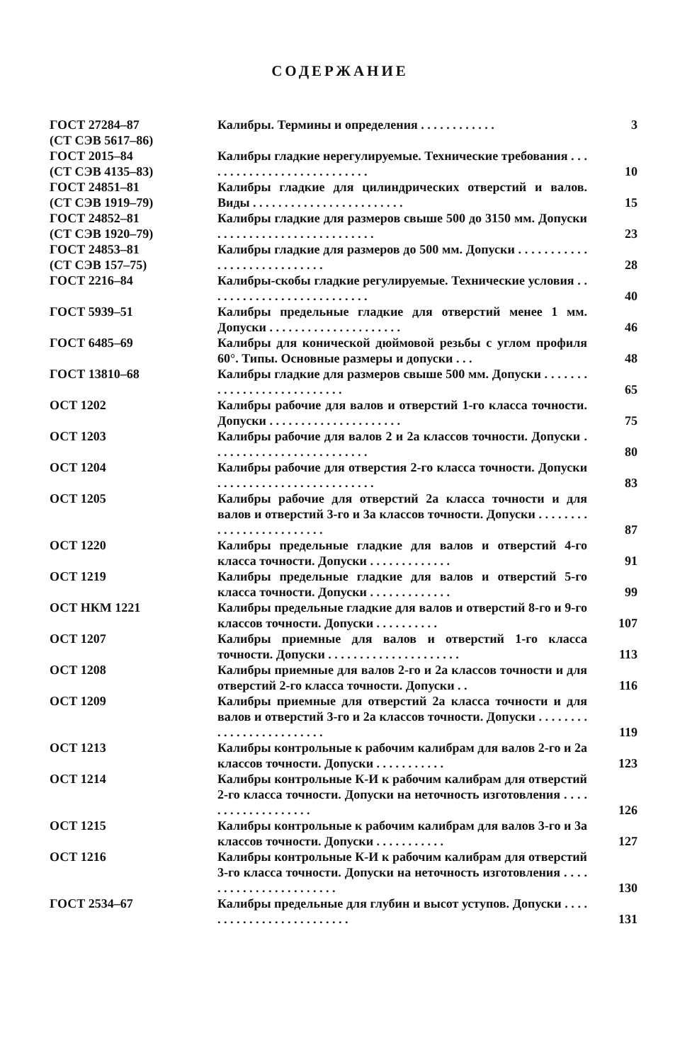СОДЕРЖАНИЕ
| ГОСТ 27284–87 (СТ СЭВ 5617–86) | Калибры. Термины и определения . . . . . . . . . . . . | 3 |
| ГОСТ 2015–84 (СТ СЭВ 4135–83) | Калибры гладкие нерегулируемые. Технические требования . . . . . . . . . . . . . . . . . . . . . . . . . . . | 10 |
| ГОСТ 24851–81 (СТ СЭВ 1919–79) | Калибры гладкие для цилиндрических отверстий и валов. Виды . . . . . . . . . . . . . . . . . . . . . . . . | 15 |
| ГОСТ 24852–81 (СТ СЭВ 1920–79) | Калибры гладкие для размеров свыше 500 до 3150 мм. Допуски . . . . . . . . . . . . . . . . . . . . . . . . . | 23 |
| ГОСТ 24853–81 (СТ СЭВ 157–75) | Калибры гладкие для размеров до 500 мм. Допуски . . . . . . . . . . . . . . . . . . . . . . . . . . . . | 28 |
| ГОСТ 2216–84 | Калибры-скобы гладкие регулируемые. Технические условия . . . . . . . . . . . . . . . . . . . . . . . . . . | 40 |
| ГОСТ 5939–51 | Калибры предельные гладкие для отверстий менее 1 мм. Допуски . . . . . . . . . . . . . . . . . . . . . | 46 |
| ГОСТ 6485–69 | Калибры для конической дюймовой резьбы с углом профиля 60°. Типы. Основные размеры и допуски . . . | 48 |
| ГОСТ 13810–68 | Калибры гладкие для размеров свыше 500 мм. Допуски . . . . . . . . . . . . . . . . . . . . . . . . . . . | 65 |
| ОСТ 1202 | Калибры рабочие для валов и отверстий 1-го класса точности. Допуски . . . . . . . . . . . . . . . . . . . . . | 75 |
| ОСТ 1203 | Калибры рабочие для валов 2 и 2а классов точности. Допуски . . . . . . . . . . . . . . . . . . . . . . . . . | 80 |
| ОСТ 1204 | Калибры рабочие для отверстия 2-го класса точности. Допуски . . . . . . . . . . . . . . . . . . . . . . . . . | 83 |
| ОСТ 1205 | Калибры рабочие для отверстий 2а класса точности и для валов и отверстий 3-го и 3а классов точности. Допуски . . . . . . . . . . . . . . . . . . . . . . . . . | 87 |
| ОСТ 1220 | Калибры предельные гладкие для валов и отверстий 4-го класса точности. Допуски . . . . . . . . . . . . . | 91 |
| ОСТ 1219 | Калибры предельные гладкие для валов и отверстий 5-го класса точности. Допуски . . . . . . . . . . . . . | 99 |
| ОСТ НКМ 1221 | Калибры предельные гладкие для валов и отверстий 8-го и 9-го классов точности. Допуски . . . . . . . . . . | 107 |
| ОСТ 1207 | Калибры приемные для валов и отверстий 1-го класса точности. Допуски . . . . . . . . . . . . . . . . . . . . . | 113 |
| ОСТ 1208 | Калибры приемные для валов 2-го и 2а классов точности и для отверстий 2-го класса точности. Допуски . . | 116 |
| ОСТ 1209 | Калибры приемные для отверстий 2а класса точности и для валов и отверстий 3-го и 2а классов точности. Допуски . . . . . . . . . . . . . . . . . . . . . . . . . | 119 |
| ОСТ 1213 | Калибры контрольные к рабочим калибрам для валов 2-го и 2а классов точности. Допуски . . . . . . . . . . . | 123 |
| ОСТ 1214 | Калибры контрольные К-И к рабочим калибрам для отверстий 2-го класса точности. Допуски на неточность изготовления . . . . . . . . . . . . . . . . . . . | 126 |
| ОСТ 1215 | Калибры контрольные к рабочим калибрам для валов 3-го и 3а классов точности. Допуски . . . . . . . . . . . | 127 |
| ОСТ 1216 | Калибры контрольные К-И к рабочим калибрам для отверстий 3-го класса точности. Допуски на неточность изготовления . . . . . . . . . . . . . . . . . . . . . . . | 130 |
| ГОСТ 2534–67 | Калибры предельные для глубин и высот уступов. Допуски . . . . . . . . . . . . . . . . . . . . . . . . . | 131 |